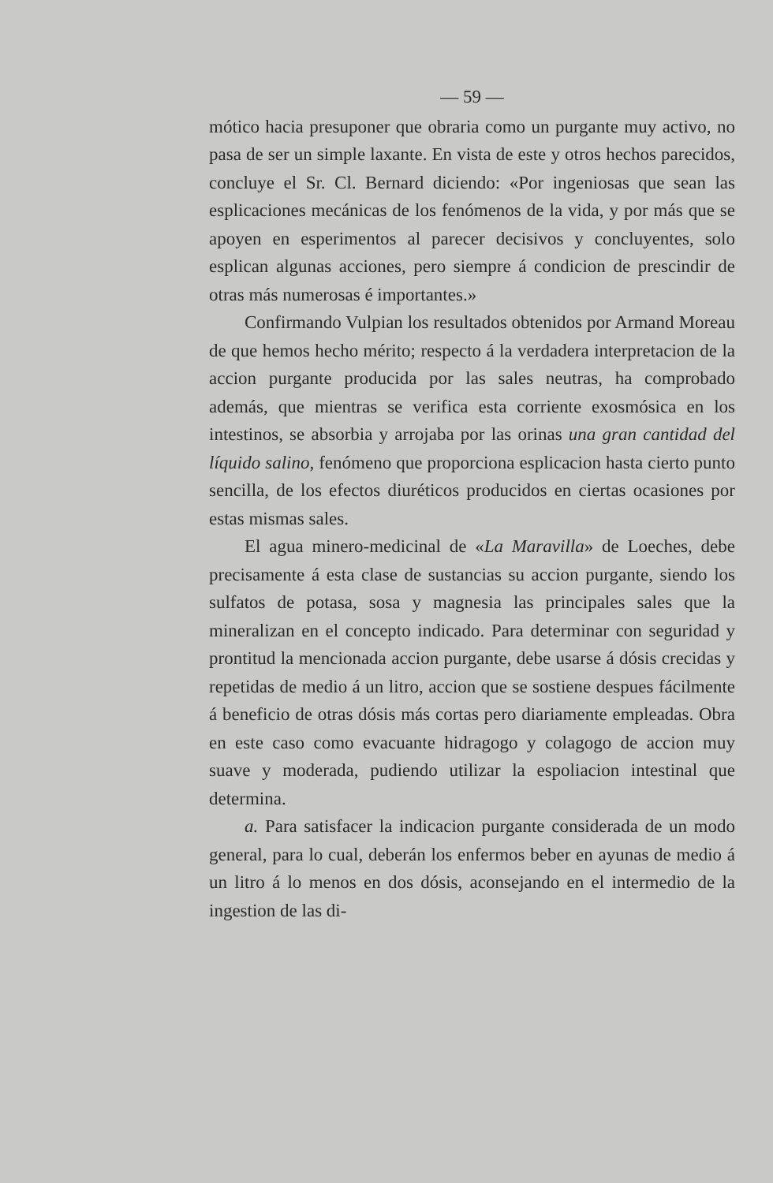— 59 —
mótico hacia presuponer que obraria como un purgante muy activo, no pasa de ser un simple laxante. En vista de este y otros hechos parecidos, concluye el Sr. Cl. Bernard diciendo: «Por ingeniosas que sean las esplicaciones mecánicas de los fenómenos de la vida, y por más que se apoyen en esperimentos al parecer decisivos y concluyentes, solo esplican algunas acciones, pero siempre á condicion de prescindir de otras más numerosas é importantes.»
Confirmando Vulpian los resultados obtenidos por Armand Moreau de que hemos hecho mérito; respecto á la verdadera interpretacion de la accion purgante producida por las sales neutras, ha comprobado además, que mientras se verifica esta corriente exosmósica en los intestinos, se absorbia y arrojaba por las orinas una gran cantidad del líquido salino, fenómeno que proporciona esplicacion hasta cierto punto sencilla, de los efectos diuréticos producidos en ciertas ocasiones por estas mismas sales.
El agua minero-medicinal de «La Maravilla» de Loeches, debe precisamente á esta clase de sustancias su accion purgante, siendo los sulfatos de potasa, sosa y magnesia las principales sales que la mineralizan en el concepto indicado. Para determinar con seguridad y prontitud la mencionada accion purgante, debe usarse á dósis crecidas y repetidas de medio á un litro, accion que se sostiene despues fácilmente á beneficio de otras dósis más cortas pero diariamente empleadas. Obra en este caso como evacuante hidragogo y colagogo de accion muy suave y moderada, pudiendo utilizar la espoliacion intestinal que determina.
a. Para satisfacer la indicacion purgante considerada de un modo general, para lo cual, deberán los enfermos beber en ayunas de medio á un litro á lo menos en dos dósis, aconsejando en el intermedio de la ingestion de las di-